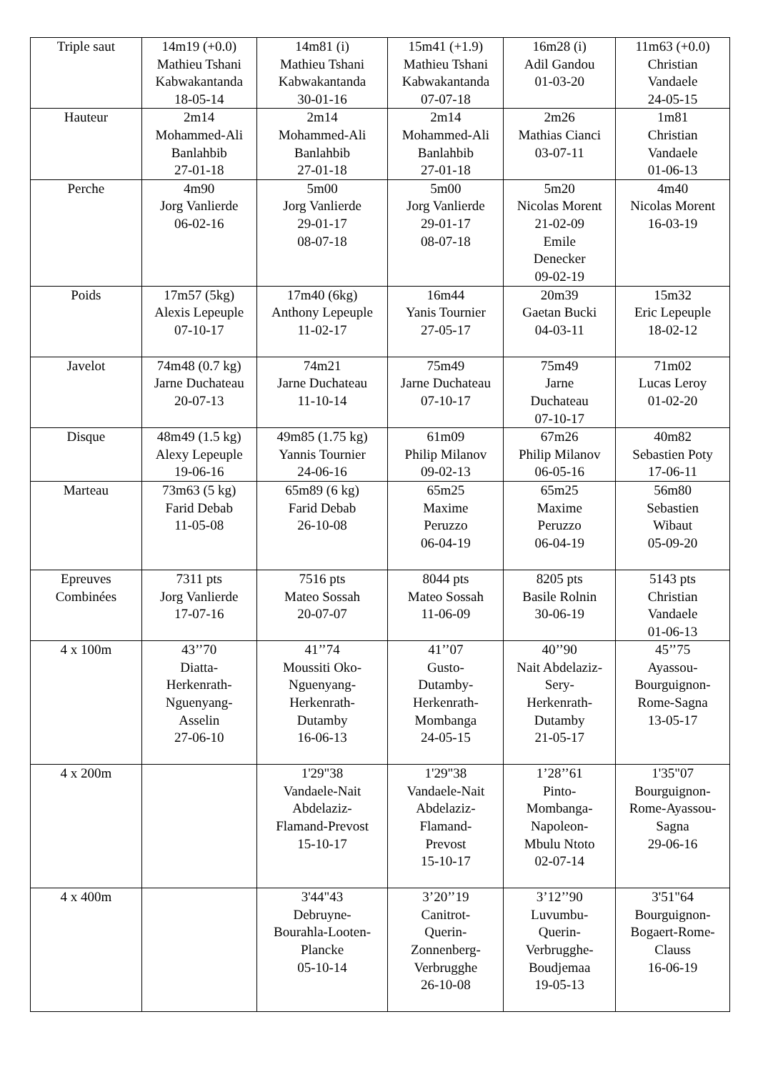| Triple saut | 14m19 (+0.0) Mathieu Tshani Kabwakantanda 18-05-14 | 14m81 (i) Mathieu Tshani Kabwakantanda 30-01-16 | 15m41 (+1.9) Mathieu Tshani Kabwakantanda 07-07-18 | 16m28 (i) Adil Gandou 01-03-20 | 11m63 (+0.0) Christian Vandaele 24-05-15 |
| Hauteur | 2m14 Mohammed-Ali Banlahbib 27-01-18 | 2m14 Mohammed-Ali Banlahbib 27-01-18 | 2m14 Mohammed-Ali Banlahbib 27-01-18 | 2m26 Mathias Cianci 03-07-11 | 1m81 Christian Vandaele 01-06-13 |
| Perche | 4m90 Jorg Vanlierde 06-02-16 | 5m00 Jorg Vanlierde 29-01-17 08-07-18 | 5m00 Jorg Vanlierde 29-01-17 08-07-18 | 5m20 Nicolas Morent 21-02-09 Emile Denecker 09-02-19 | 4m40 Nicolas Morent 16-03-19 |
| Poids | 17m57 (5kg) Alexis Lepeuple 07-10-17 | 17m40 (6kg) Anthony Lepeuple 11-02-17 | 16m44 Yanis Tournier 27-05-17 | 20m39 Gaetan Bucki 04-03-11 | 15m32 Eric Lepeuple 18-02-12 |
| Javelot | 74m48 (0.7 kg) Jarne Duchateau 20-07-13 | 74m21 Jarne Duchateau 11-10-14 | 75m49 Jarne Duchateau 07-10-17 | 75m49 Jarne Duchateau 07-10-17 | 71m02 Lucas Leroy 01-02-20 |
| Disque | 48m49 (1.5 kg) Alexy Lepeuple 19-06-16 | 49m85 (1.75 kg) Yannis Tournier 24-06-16 | 61m09 Philip Milanov 09-02-13 | 67m26 Philip Milanov 06-05-16 | 40m82 Sebastien Poty 17-06-11 |
| Marteau | 73m63 (5 kg) Farid Debab 11-05-08 | 65m89 (6 kg) Farid Debab 26-10-08 | 65m25 Maxime Peruzzo 06-04-19 | 65m25 Maxime Peruzzo 06-04-19 | 56m80 Sebastien Wibaut 05-09-20 |
| Epreuves Combinées | 7311 pts Jorg Vanlierde 17-07-16 | 7516 pts Mateo Sossah 20-07-07 | 8044 pts Mateo Sossah 11-06-09 | 8205 pts Basile Rolnin 30-06-19 | 5143 pts Christian Vandaele 01-06-13 |
| 4 x 100m | 43’’70 Diatta- Herkenrath- Nguenyang- Asselin 27-06-10 | 41’’74 Moussiti Oko- Nguenyang- Herkenrath- Dutamby 16-06-13 | 41’’07 Gusto- Dutamby- Herkenrath- Mombanga 24-05-15 | 40’’90 Nait Abdelaziz- Sery- Herkenrath- Dutamby 21-05-17 | 45’’75 Ayassou- Bourguignon- Rome-Sagna 13-05-17 |
| 4 x 200m | | 1'29"38 Vandaele-Nait Abdelaziz- Flamand-Prevost 15-10-17 | 1'29"38 Vandaele-Nait Abdelaziz- Flamand- Prevost 15-10-17 | 1’28’’61 Pinto- Mombanga- Napoleon- Mbulu Ntoto 02-07-14 | 1'35"07 Bourguignon- Rome-Ayassou- Sagna 29-06-16 |
| 4 x 400m | | 3'44"43 Debruyne- Bourahla-Looten- Plancke 05-10-14 | 3’20’’19 Canitrot- Querin- Zonnenberg- Verbrugghe 26-10-08 | 3’12’’90 Luvumbu- Querin- Verbrugghe- Boudjemaa 19-05-13 | 3'51"64 Bourguignon- Bogaert-Rome- Clauss 16-06-19 |